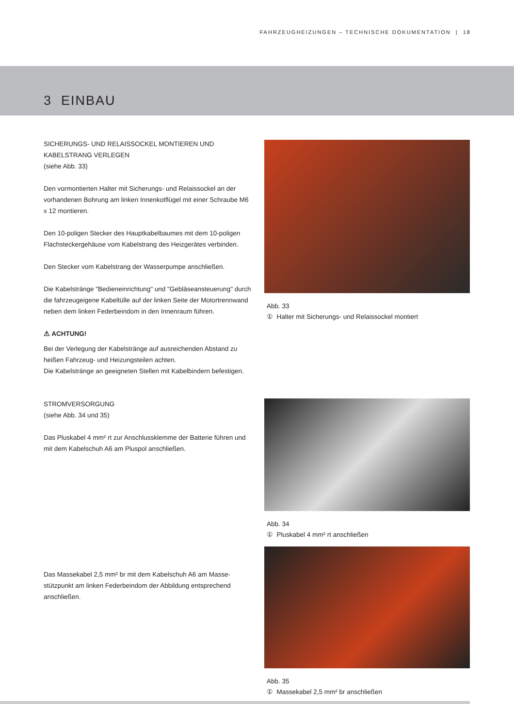FAHRZEUGHEIZUNGEN – TECHNISCHE DOKUMENTATION | 18
3 EINBAU
SICHERUNGS- UND RELAISSOCKEL MONTIEREN UND KABELSTRANG VERLEGEN
(siehe Abb. 33)
Den vormontierten Halter mit Sicherungs- und Relaissockel an der vorhandenen Bohrung am linken Innenkotflügel mit einer Schraube M6 x 12 montieren.
Den 10-poligen Stecker des Hauptkabelbaumes mit dem 10-poligen Flachsteckergehäuse vom Kabelstrang des Heizgerätes verbinden.
Den Stecker vom Kabelstrang der Wasserpumpe anschließen.
Die Kabelstränge "Bedieneinrichtung" und "Gebläseansteuerung" durch die fahrzeugeigene Kabeltülle auf der linken Seite der Motortrennwand neben dem linken Federbeindom in den Innenraum führen.
⚠ ACHTUNG!
Bei der Verlegung der Kabelstränge auf ausreichenden Abstand zu heißen Fahrzeug- und Heizungsteilen achten.
Die Kabelstränge an geeigneten Stellen mit Kabelbindern befestigen.
STROMVERSORGUNG
(siehe Abb. 34 und 35)
Das Pluskabel 4 mm² rt zur Anschlussklemme der Batterie führen und mit dem Kabelschuh A6 am Pluspol anschließen.
Das Massekabel 2,5 mm² br mit dem Kabelschuh A6 am Masse­stützpunkt am linken Federbeindom der Abbildung entsprechend anschließen.
Abb. 33
① Halter mit Sicherungs- und Relaissockel montiert
Abb. 34
① Pluskabel 4 mm² rt anschließen
Abb. 35
① Massekabel 2,5 mm² br anschließen